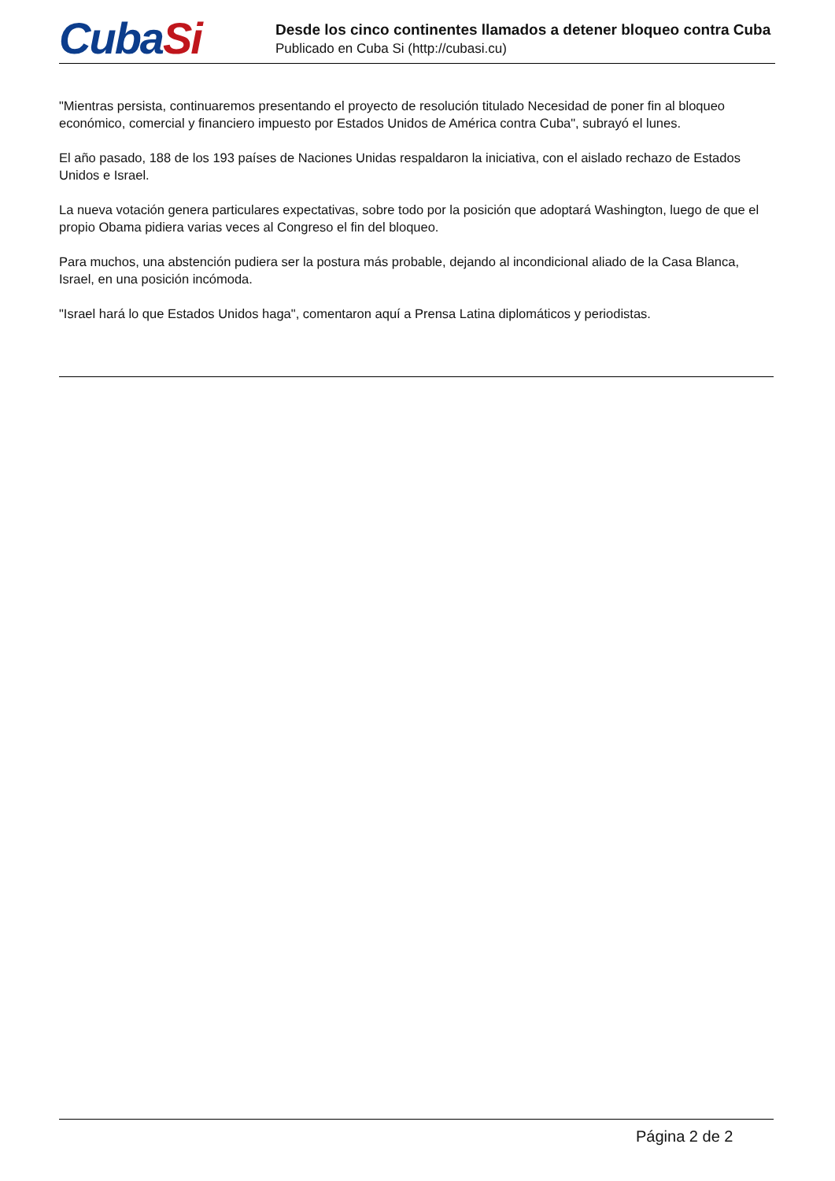CubaSi
Desde los cinco continentes llamados a detener bloqueo contra Cuba
Publicado en Cuba Si (http://cubasi.cu)
"Mientras persista, continuaremos presentando el proyecto de resolución titulado Necesidad de poner fin al bloqueo económico, comercial y financiero impuesto por Estados Unidos de América contra Cuba", subrayó el lunes.
El año pasado, 188 de los 193 países de Naciones Unidas respaldaron la iniciativa, con el aislado rechazo de Estados Unidos e Israel.
La nueva votación genera particulares expectativas, sobre todo por la posición que adoptará Washington, luego de que el propio Obama pidiera varias veces al Congreso el fin del bloqueo.
Para muchos, una abstención pudiera ser la postura más probable, dejando al incondicional aliado de la Casa Blanca, Israel, en una posición incómoda.
"Israel hará lo que Estados Unidos haga", comentaron aquí a Prensa Latina diplomáticos y periodistas.
Página 2 de 2